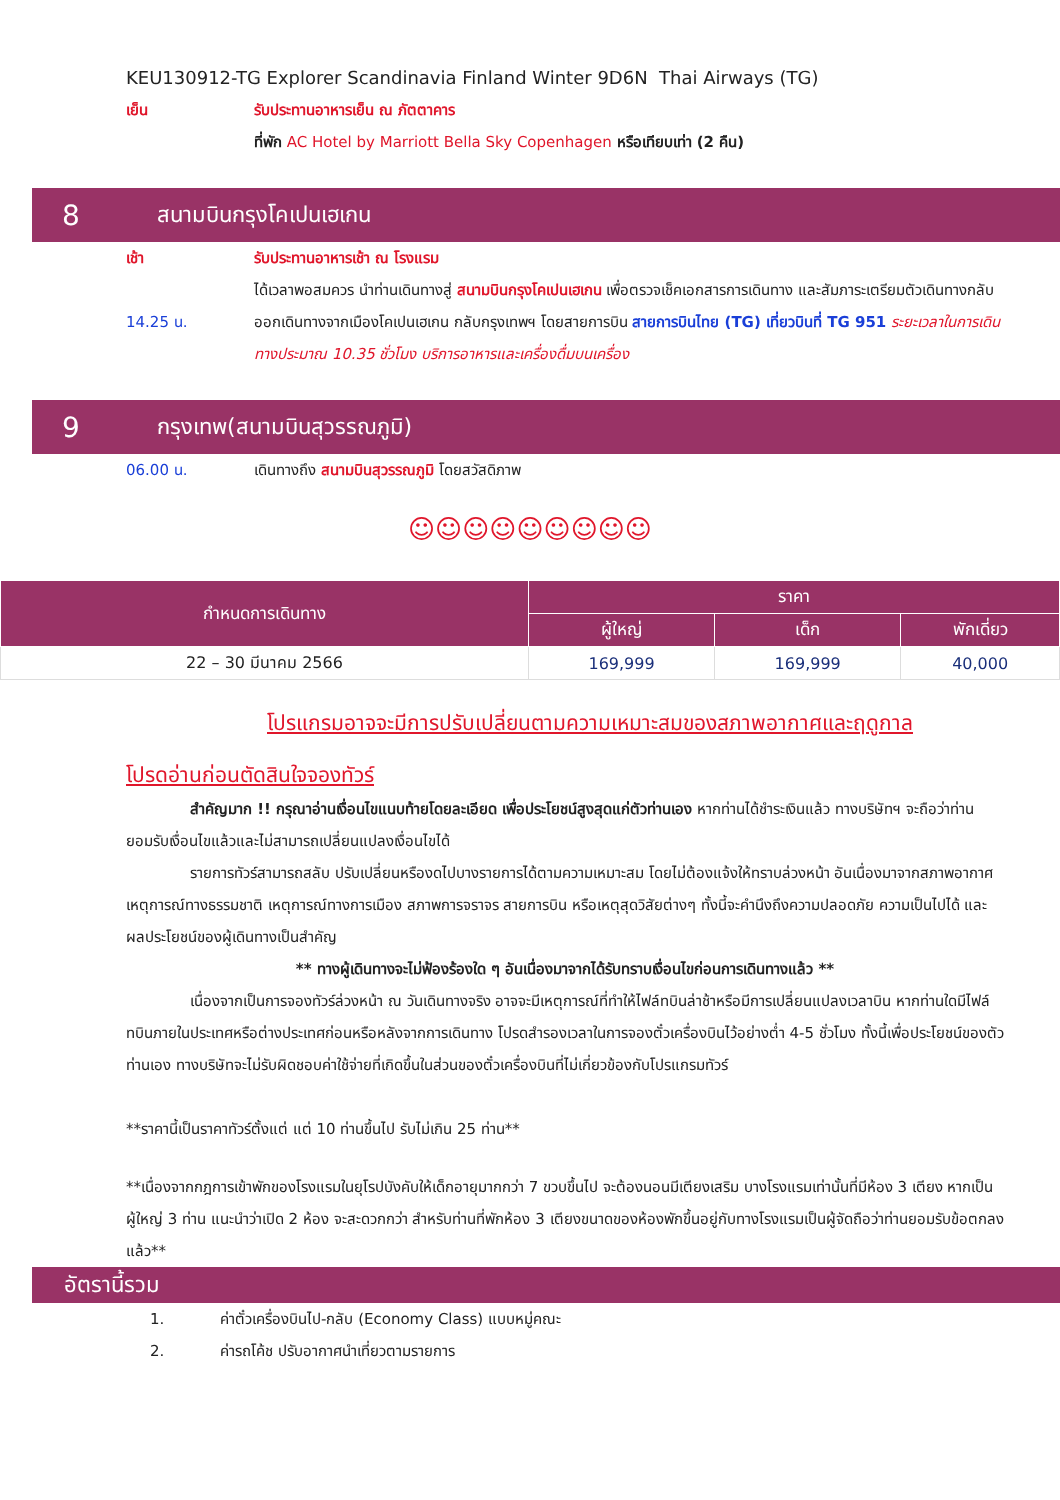KEU130912-TG Explorer Scandinavia Finland Winter 9D6N Thai Airways (TG)
เย็น รับประทานอาหารเย็น ณ ภัตตาคาร
ที่พัก AC Hotel by Marriott Bella Sky Copenhagen หรือเทียบเท่า (2 คืน)
8 สนามบินกรุงโคเปนเฮเกน
เช้า รับประทานอาหารเช้า ณ โรงแรม
ได้เวลาพอสมควร นำท่านเดินทางสู่ สนามบินกรุงโคเปนเฮเกน เพื่อตรวจเช็คเอกสารการเดินทาง และสัมภาระเตรียมตัวเดินทางกลับ
14.25 น. ออกเดินทางจากเมืองโคเปนเฮเกน กลับกรุงเทพฯ โดยสายการบิน สายการบินไทย (TG) เที่ยวบินที่ TG 951 ระยะเวลาในการเดินทางประมาณ 10.35 ชั่วโมง บริการอาหารและเครื่องดื่มบนเครื่อง
9 กรุงเทพ(สนามบินสุวรรณภูมิ)
06.00 น. เดินทางถึง สนามบินสุวรรณภูมิ โดยสวัสดิภาพ
☺☺☺☺☺☺☺☺☺
| กำหนดการเดินทาง | ราคา | | |
| --- | --- | --- | --- |
| | ผู้ใหญ่ | เด็ก | พักเดี่ยว |
| 22 – 30 มีนาคม 2566 | 169,999 | 169,999 | 40,000 |
โปรแกรมอาจจะมีการปรับเปลี่ยนตามความเหมาะสมของสภาพอากาศและฤดูกาล
โปรดอ่านก่อนตัดสินใจจองทัวร์
สำคัญมาก !! กรุณาอ่านเงื่อนไขแนบท้ายโดยละเอียด เพื่อประโยชน์สูงสุดแก่ตัวท่านเอง หากท่านได้ชำระเงินแล้ว ทางบริษัทฯ จะถือว่าท่านยอมรับเงื่อนไขแล้วและไม่สามารถเปลี่ยนแปลงเงื่อนไขได้
รายการทัวร์สามารถสลับ ปรับเปลี่ยนหรืองดไปบางรายการได้ตามความเหมาะสม โดยไม่ต้องแจ้งให้ทราบล่วงหน้า อันเนื่องมาจากสภาพอากาศ เหตุการณ์ทางธรรมชาติ เหตุการณ์ทางการเมือง สภาพการจราจร สายการบิน หรือเหตุสุดวิสัยต่างๆ ทั้งนี้จะคำนึงถึงความปลอดภัย ความเป็นไปได้ และผลประโยชน์ของผู้เดินทางเป็นสำคัญ
** ทางผู้เดินทางจะไม่ฟ้องร้องใด ๆ อันเนื่องมาจากได้รับทราบเงื่อนไขก่อนการเดินทางแล้ว **
เนื่องจากเป็นการจองทัวร์ล่วงหน้า ณ วันเดินทางจริง อาจจะมีเหตุการณ์ที่ทำให้ไฟล์ทบินล่าช้าหรือมีการเปลี่ยนแปลงเวลาบิน หากท่านใดมีไฟล์ทบินภายในประเทศหรือต่างประเทศก่อนหรือหลังจากการเดินทาง โปรดสำรองเวลาในการจองตั๋วเครื่องบินไว้อย่างต่ำ 4-5 ชั่วโมง ทั้งนี้เพื่อประโยชน์ของตัวท่านเอง ทางบริษัทจะไม่รับผิดชอบค่าใช้จ่ายที่เกิดขึ้นในส่วนของตั๋วเครื่องบินที่ไม่เกี่ยวข้องกับโปรแกรมทัวร์
**ราคานี้เป็นราคาทัวร์ตั้งแต่ แต่ 10 ท่านขึ้นไป รับไม่เกิน 25 ท่าน**
**เนื่องจากกฎการเข้าพักของโรงแรมในยุโรปบังคับให้เด็กอายุมากกว่า 7 ขวบขึ้นไป จะต้องนอนมีเตียงเสริม บางโรงแรมเท่านั้นที่มีห้อง 3 เตียง หากเป็นผู้ใหญ่ 3 ท่าน แนะนำว่าเปิด 2 ห้อง จะสะดวกกว่า สำหรับท่านที่พักห้อง 3 เตียงขนาดของห้องพักขึ้นอยู่กับทางโรงแรมเป็นผู้จัดถือว่าท่านยอมรับข้อตกลงแล้ว**
อัตรานี้รวม
1. ค่าตั๋วเครื่องบินไป-กลับ (Economy Class) แบบหมู่คณะ
2. ค่ารถโค้ช ปรับอากาศนำเที่ยวตามรายการ